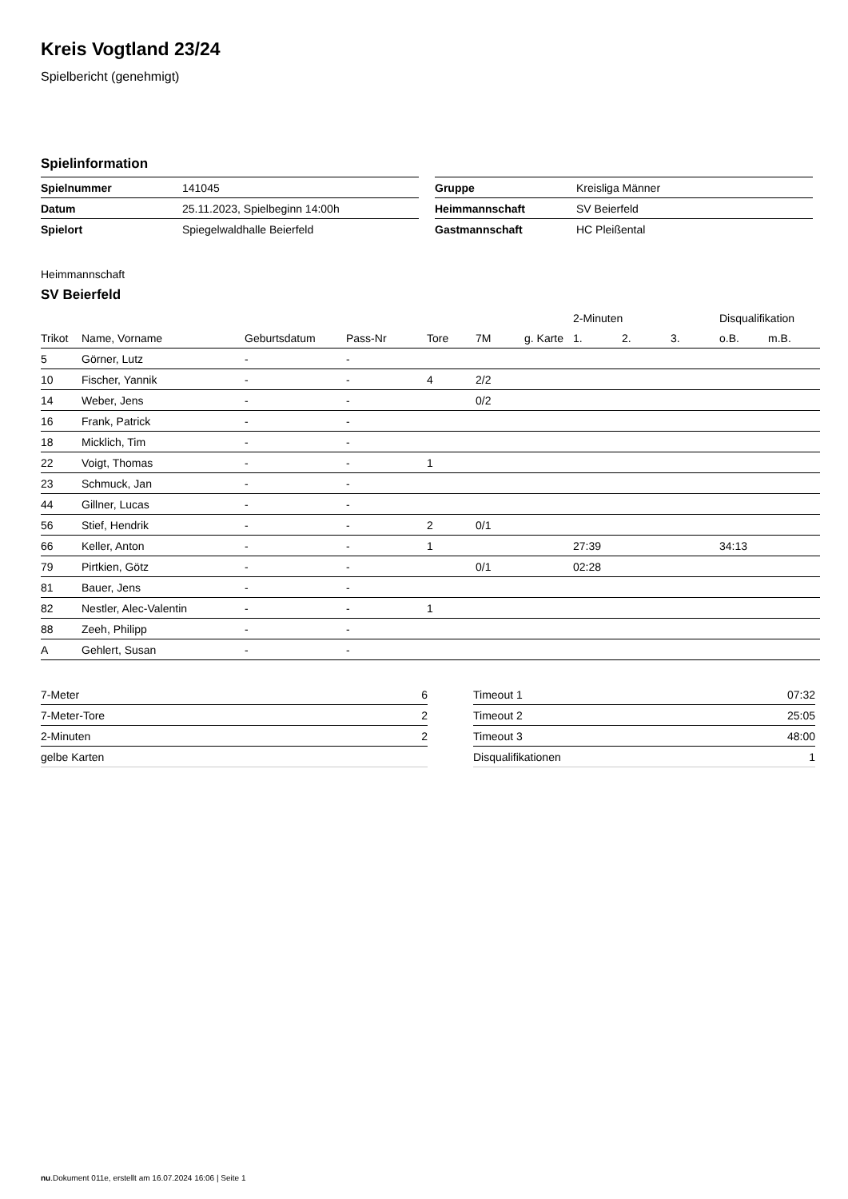Kreis Vogtland 23/24
Spielbericht (genehmigt)
Spielinformation
| Spielnummer | 141045 |
| Datum | 25.11.2023, Spielbeginn 14:00h |
| Spielort | Spiegelwaldhalle Beierfeld |
| Gruppe | Kreisliga Männer |
| Heimmannschaft | SV Beierfeld |
| Gastmannschaft | HC Pleißental |
Heimmannschaft
SV Beierfeld
| | | | | | | | 2-Minuten | | | Disqualifikation | |
| --- | --- | --- | --- | --- | --- | --- | --- | --- | --- | --- | --- |
| Trikot | Name, Vorname | Geburtsdatum | Pass-Nr | Tore | 7M | g. Karte | 1. | 2. | 3. | o.B. | m.B. |
| 5 | Görner, Lutz | - | - | | | | | | | | |
| 10 | Fischer, Yannik | - | - | 4 | 2/2 | | | | | | |
| 14 | Weber, Jens | - | - | | 0/2 | | | | | | |
| 16 | Frank, Patrick | - | - | | | | | | | | |
| 18 | Micklich, Tim | - | - | | | | | | | | |
| 22 | Voigt, Thomas | - | - | 1 | | | | | | | |
| 23 | Schmuck, Jan | - | - | | | | | | | | |
| 44 | Gillner, Lucas | - | - | | | | | | | | |
| 56 | Stief, Hendrik | - | - | 2 | 0/1 | | | | | | |
| 66 | Keller, Anton | - | - | 1 | | | 27:39 | | | 34:13 | |
| 79 | Pirtkien, Götz | - | - | | 0/1 | | 02:28 | | | | |
| 81 | Bauer, Jens | - | - | | | | | | | | |
| 82 | Nestler, Alec-Valentin | - | - | 1 | | | | | | | |
| 88 | Zeeh, Philipp | - | - | | | | | | | | |
| A | Gehlert, Susan | - | - | | | | | | | | |
| 7-Meter | 6 |
| 7-Meter-Tore | 2 |
| 2-Minuten | 2 |
| gelbe Karten | |
| Timeout 1 | 07:32 |
| Timeout 2 | 25:05 |
| Timeout 3 | 48:00 |
| Disqualifikationen | 1 |
nu.Dokument 011e, erstellt am 16.07.2024 16:06 | Seite 1